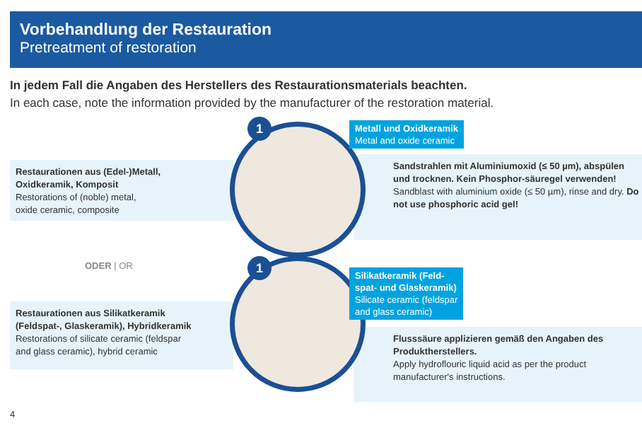Vorbehandlung der Restauration
Pretreatment of restoration
In jedem Fall die Angaben des Herstellers des Restaurationsmaterials beachten.
In each case, note the information provided by the manufacturer of the restoration material.
Restaurationen aus (Edel-)Metall,
Oxidkeramik, Komposit
Restorations of (noble) metal,
oxide ceramic, composite
ODER | OR
Restaurationen aus Silikatkeramik
(Feldspat-, Glaskeramik), Hybridkeramik
Restorations of silicate ceramic (feldspar
and glass ceramic), hybrid ceramic
Sandstrahlen mit Aluminiumoxid (≤ 50 µm), abspülen und trocknen. Kein Phosphor-säuregel verwenden!
Sandblast with aluminium oxide (≤ 50 µm), rinse and dry. Do not use phosphoric acid gel!
Flusssäure applizieren gemäß den Angaben des Produktherstellers.
Apply hydroflouric liquid acid as per the product manufacturer's instructions.
1
1
Metall und Oxidkeramik
Metal and oxide ceramic
Silikatkeramik (Feld-
spat- und Glaskeramik)
Silicate ceramic (feldspar
and glass ceramic)
4